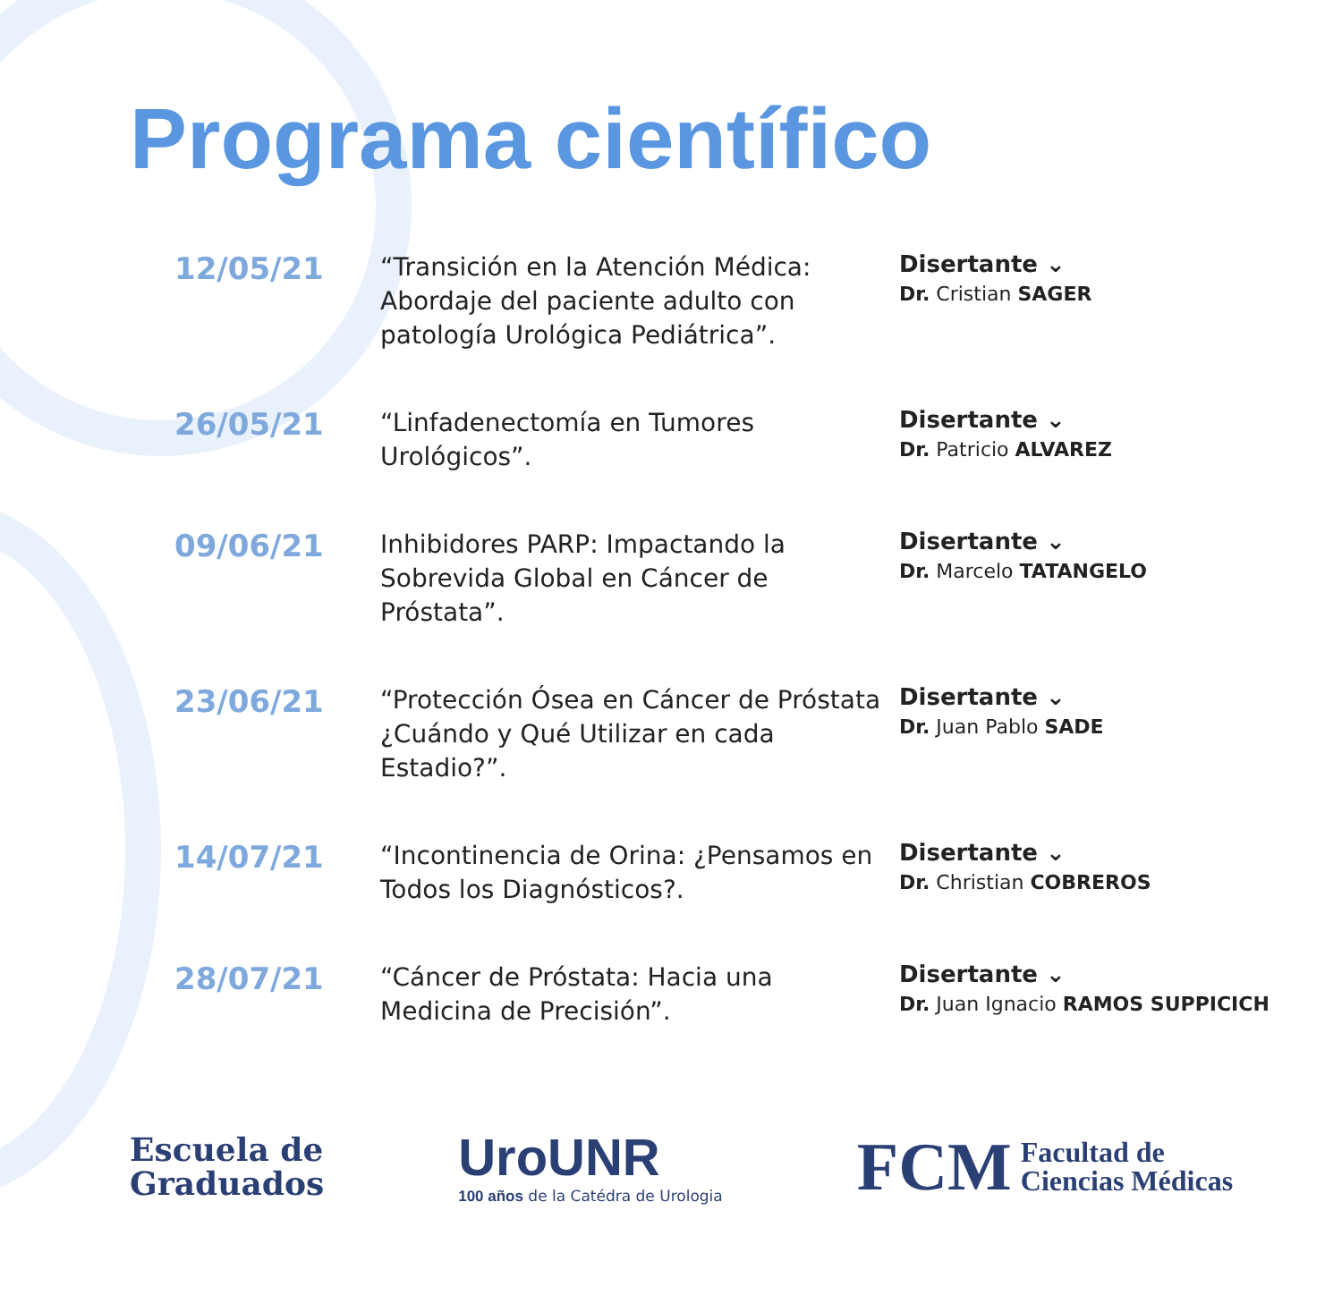Programa científico
12/05/21
“Transición en la Atención Médica: Abordaje del paciente adulto con patología Urológica Pediátrica”.
Disertante ⌄
Dr. Cristian SAGER
26/05/21
“Linfadenectomía en Tumores Urológicos”.
Disertante ⌄
Dr. Patricio ALVAREZ
09/06/21
Inhibidores PARP: Impactando la Sobrevida Global en Cáncer de Próstata”.
Disertante ⌄
Dr. Marcelo TATANGELO
23/06/21
“Protección Ósea en Cáncer de Próstata ¿Cuándo y Qué Utilizar en cada Estadio?”.
Disertante ⌄
Dr. Juan Pablo SADE
14/07/21
“Incontinencia de Orina: ¿Pensamos en Todos los Diagnósticos?.
Disertante ⌄
Dr. Christian COBREROS
28/07/21
“Cáncer de Próstata: Hacia una Medicina de Precisión”.
Disertante ⌄
Dr. Juan Ignacio RAMOS SUPPICICH
Escuela de
Graduados
UroUNR
100 años de la Catédra de Urologia
FCM Facultad de
Ciencias Médicas